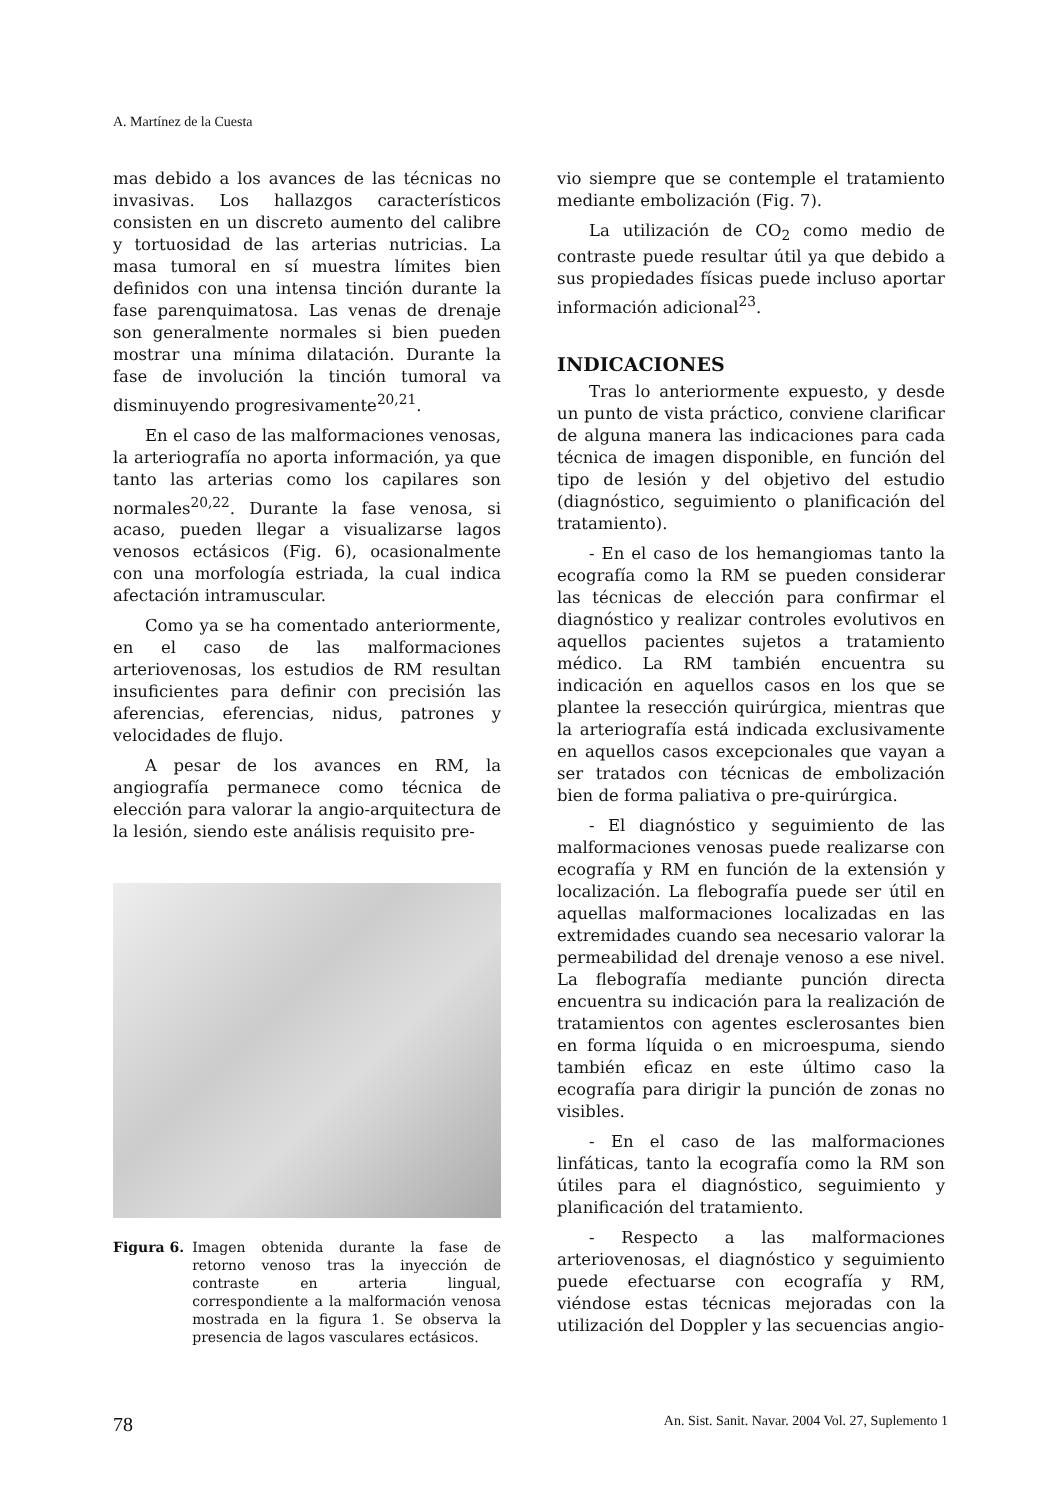A. Martínez de la Cuesta
mas debido a los avances de las técnicas no invasivas. Los hallazgos característicos consisten en un discreto aumento del calibre y tortuosidad de las arterias nutricias. La masa tumoral en sí muestra límites bien definidos con una intensa tinción durante la fase parenquimatosa. Las venas de drenaje son generalmente normales si bien pueden mostrar una mínima dilatación. Durante la fase de involución la tinción tumoral va disminuyendo progresivamente<sup>20,21</sup>.
En el caso de las malformaciones venosas, la arteriografía no aporta información, ya que tanto las arterias como los capilares son normales<sup>20,22</sup>. Durante la fase venosa, si acaso, pueden llegar a visualizarse lagos venosos ectásicos (Fig. 6), ocasionalmente con una morfología estriada, la cual indica afectación intramuscular.
Como ya se ha comentado anteriormente, en el caso de las malformaciones arteriovenosas, los estudios de RM resultan insuficientes para definir con precisión las aferencias, eferencias, nidus, patrones y velocidades de flujo.
A pesar de los avances en RM, la angiografía permanece como técnica de elección para valorar la angio-arquitectura de la lesión, siendo este análisis requisito pre-
Figura 6. Imagen obtenida durante la fase de retorno venoso tras la inyección de contraste en arteria lingual, correspondiente a la malformación venosa mostrada en la figura 1. Se observa la presencia de lagos vasculares ectásicos.
vio siempre que se contemple el tratamiento mediante embolización (Fig. 7).
La utilización de CO<sub>2</sub> como medio de contraste puede resultar útil ya que debido a sus propiedades físicas puede incluso aportar información adicional<sup>23</sup>.
INDICACIONES
Tras lo anteriormente expuesto, y desde un punto de vista práctico, conviene clarificar de alguna manera las indicaciones para cada técnica de imagen disponible, en función del tipo de lesión y del objetivo del estudio (diagnóstico, seguimiento o planificación del tratamiento).
- En el caso de los hemangiomas tanto la ecografía como la RM se pueden considerar las técnicas de elección para confirmar el diagnóstico y realizar controles evolutivos en aquellos pacientes sujetos a tratamiento médico. La RM también encuentra su indicación en aquellos casos en los que se plantee la resección quirúrgica, mientras que la arteriografía está indicada exclusivamente en aquellos casos excepcionales que vayan a ser tratados con técnicas de embolización bien de forma paliativa o pre-quirúrgica.
- El diagnóstico y seguimiento de las malformaciones venosas puede realizarse con ecografía y RM en función de la extensión y localización. La flebografía puede ser útil en aquellas malformaciones localizadas en las extremidades cuando sea necesario valorar la permeabilidad del drenaje venoso a ese nivel. La flebografía mediante punción directa encuentra su indicación para la realización de tratamientos con agentes esclerosantes bien en forma líquida o en microespuma, siendo también eficaz en este último caso la ecografía para dirigir la punción de zonas no visibles.
- En el caso de las malformaciones linfáticas, tanto la ecografía como la RM son útiles para el diagnóstico, seguimiento y planificación del tratamiento.
- Respecto a las malformaciones arteriovenosas, el diagnóstico y seguimiento puede efectuarse con ecografía y RM, viéndose estas técnicas mejoradas con la utilización del Doppler y las secuencias angio-
78 An. Sist. Sanit. Navar. 2004 Vol. 27, Suplemento 1